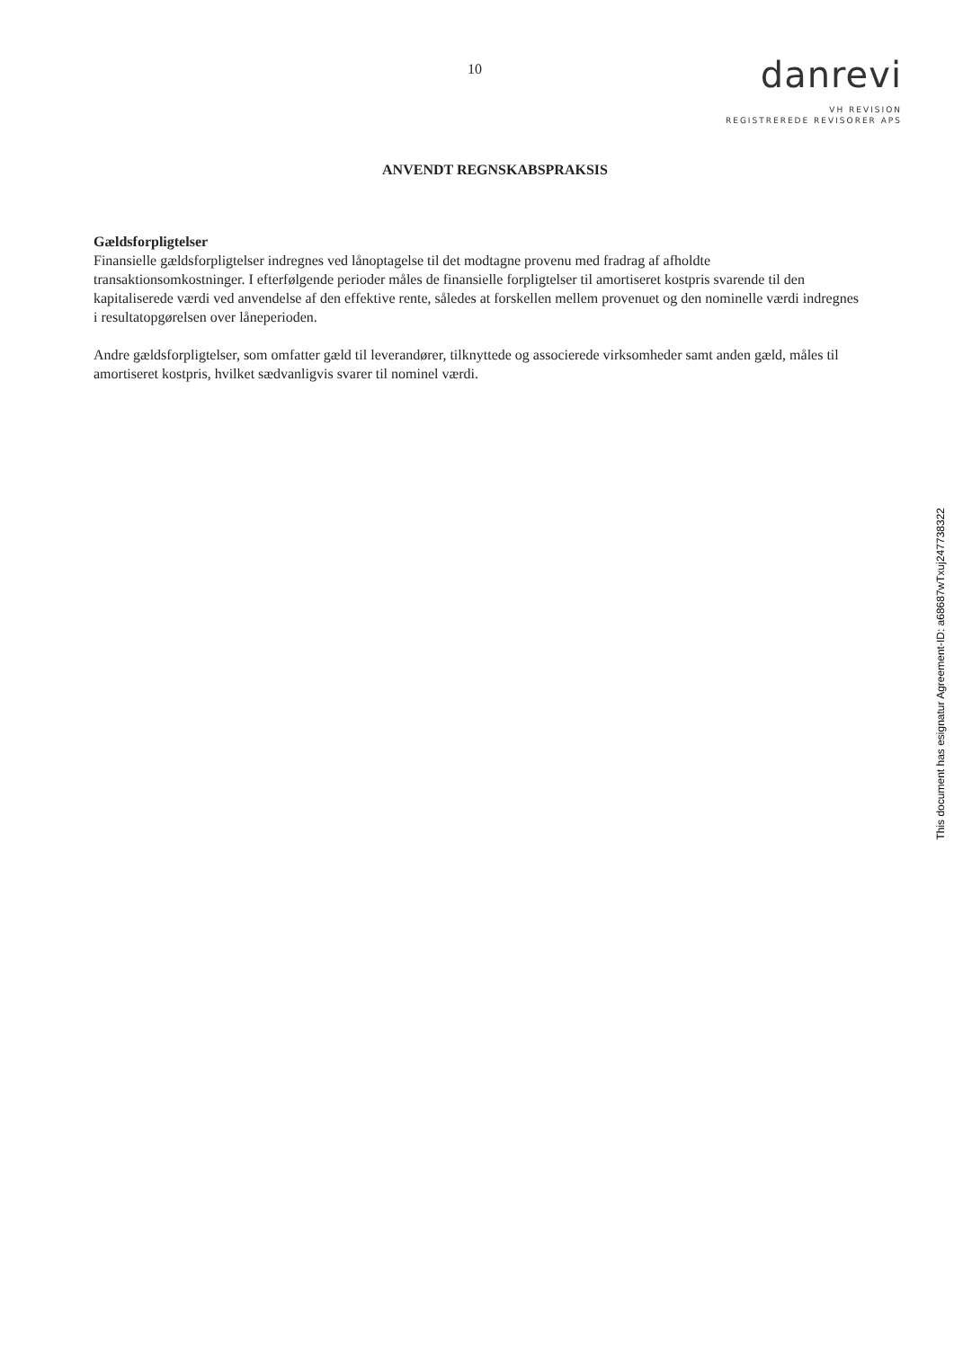10
danrevi
VH REVISION
REGISTREREDE REVISORER APS
ANVENDT REGNSKABSPRAKSIS
Gældsforpligtelser
Finansielle gældsforpligtelser indregnes ved lånoptagelse til det modtagne provenu med fradrag af afholdte transaktionsomkostninger. I efterfølgende perioder måles de finansielle forpligtelser til amortiseret kostpris svarende til den kapitaliserede værdi ved anvendelse af den effektive rente, således at forskellen mellem provenuet og den nominelle værdi indregnes i resultatopgørelsen over låneperioden.
Andre gældsforpligtelser, som omfatter gæld til leverandører, tilknyttede og associerede virksomheder samt anden gæld, måles til amortiseret kostpris, hvilket sædvanligvis svarer til nominel værdi.
This document has esignatur Agreement-ID: a68687wTxuj247738322